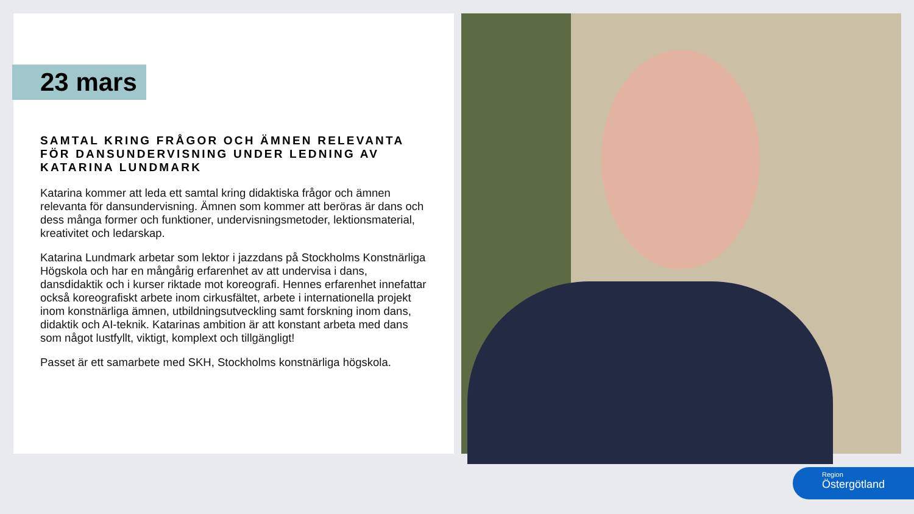23 mars
SAMTAL KRING FRÅGOR OCH ÄMNEN RELEVANTA FÖR DANSUNDERVISNING UNDER LEDNING AV KATARINA LUNDMARK
Katarina kommer att leda ett samtal kring didaktiska frågor och ämnen relevanta för dansundervisning. Ämnen som kommer att beröras är dans och dess många former och funktioner, undervisningsmetoder, lektionsmaterial, kreativitet och ledarskap.
Katarina Lundmark arbetar som lektor i jazzdans på Stockholms Konstnärliga Högskola och har en mångårig erfarenhet av att undervisa i dans, dansdidaktik och i kurser riktade mot koreografi. Hennes erfarenhet innefattar också koreografiskt arbete inom cirkusfältet, arbete i internationella projekt inom konstnärliga ämnen, utbildningsutveckling samt forskning inom dans, didaktik och AI-teknik. Katarinas ambition är att konstant arbeta med dans som något lustfyllt, viktigt, komplext och tillgängligt!
Passet är ett samarbete med SKH, Stockholms konstnärliga högskola.
Region
Östergötland